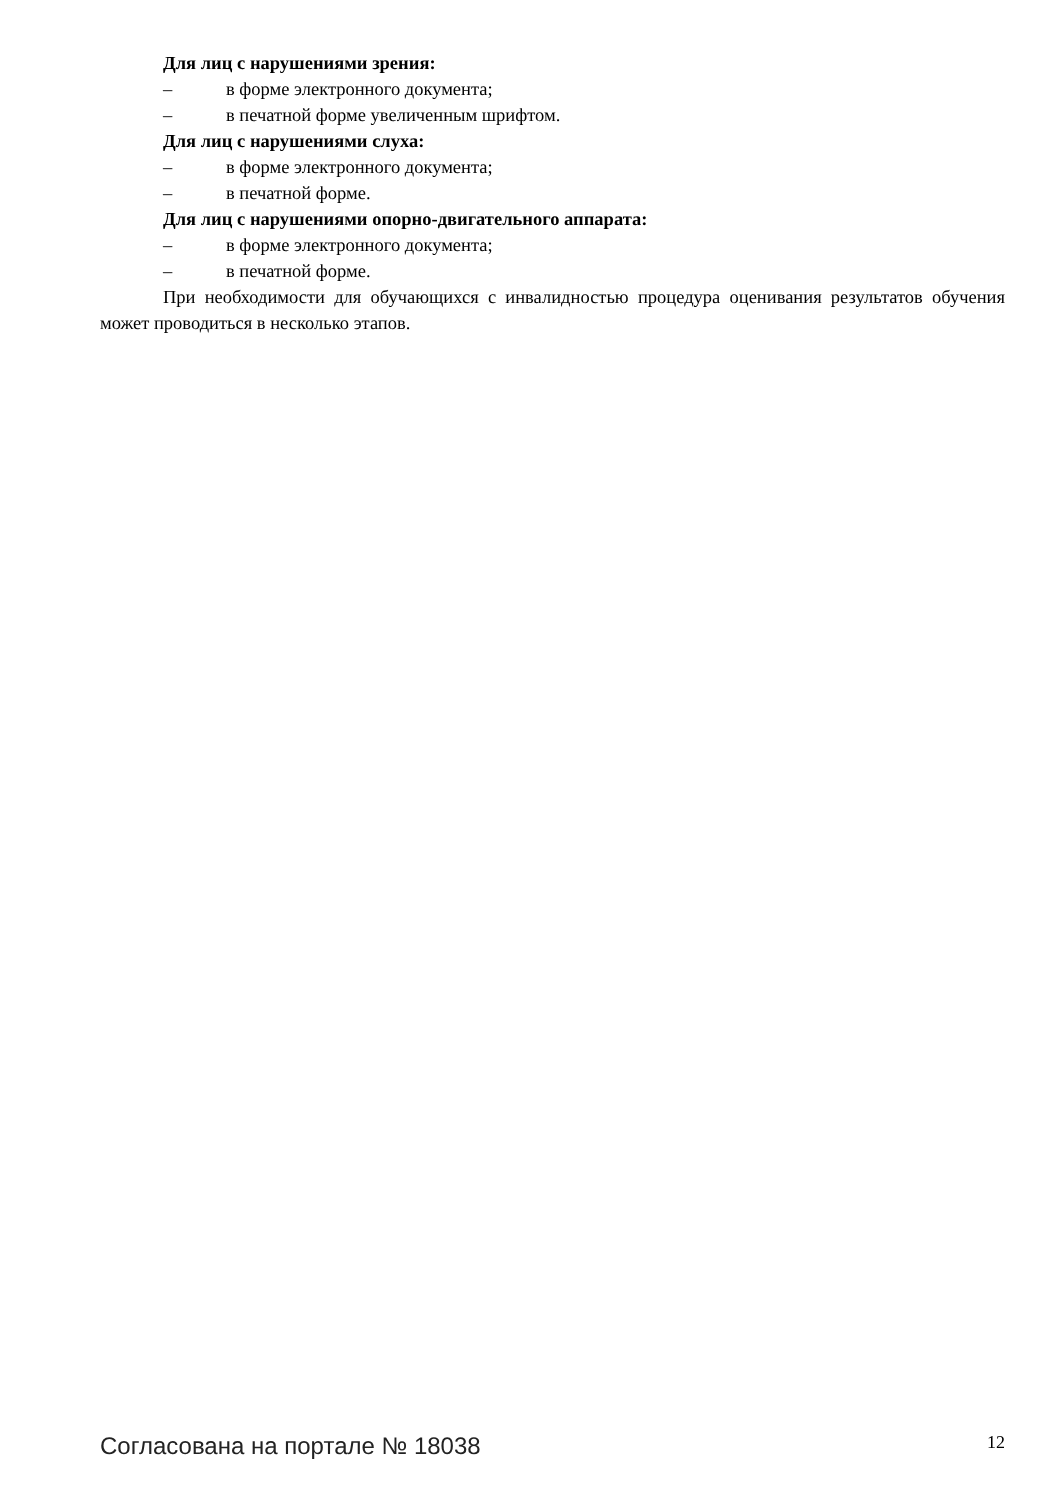Для лиц с нарушениями зрения:
– в форме электронного документа;
– в печатной форме увеличенным шрифтом.
Для лиц с нарушениями слуха:
– в форме электронного документа;
– в печатной форме.
Для лиц с нарушениями опорно-двигательного аппарата:
– в форме электронного документа;
– в печатной форме.
При необходимости для обучающихся с инвалидностью процедура оценивания результатов обучения может проводиться в несколько этапов.
Согласована на портале № 18038 12